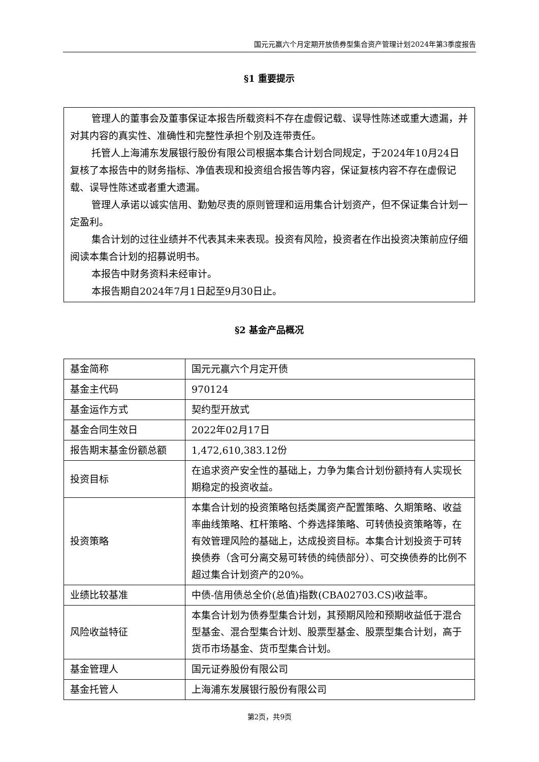国元元赢六个月定期开放债券型集合资产管理计划2024年第3季度报告
§1 重要提示
管理人的董事会及董事保证本报告所载资料不存在虚假记载、误导性陈述或重大遗漏，并对其内容的真实性、准确性和完整性承担个别及连带责任。
托管人上海浦东发展银行股份有限公司根据本集合计划合同规定，于2024年10月24日复核了本报告中的财务指标、净值表现和投资组合报告等内容，保证复核内容不存在虚假记载、误导性陈述或者重大遗漏。
管理人承诺以诚实信用、勤勉尽责的原则管理和运用集合计划资产，但不保证集合计划一定盈利。
集合计划的过往业绩并不代表其未来表现。投资有风险，投资者在作出投资决策前应仔细阅读本集合计划的招募说明书。
本报告中财务资料未经审计。
本报告期自2024年7月1日起至9月30日止。
§2 基金产品概况
| 基金简称 | 国元元赢六个月定开债 |
| 基金主代码 | 970124 |
| 基金运作方式 | 契约型开放式 |
| 基金合同生效日 | 2022年02月17日 |
| 报告期末基金份额总额 | 1,472,610,383.12份 |
| 投资目标 | 在追求资产安全性的基础上，力争为集合计划份额持有人实现长期稳定的投资收益。 |
| 投资策略 | 本集合计划的投资策略包括类属资产配置策略、久期策略、收益率曲线策略、杠杆策略、个券选择策略、可转债投资策略等，在有效管理风险的基础上，达成投资目标。本集合计划投资于可转换债券（含可分离交易可转债的纯债部分）、可交换债券的比例不超过集合计划资产的20%。 |
| 业绩比较基准 | 中债-信用债总全价(总值)指数(CBA02703.CS)收益率。 |
| 风险收益特征 | 本集合计划为债券型集合计划，其预期风险和预期收益低于混合型基金、混合型集合计划、股票型基金、股票型集合计划，高于货币市场基金、货币型集合计划。 |
| 基金管理人 | 国元证券股份有限公司 |
| 基金托管人 | 上海浦东发展银行股份有限公司 |
第2页，共9页